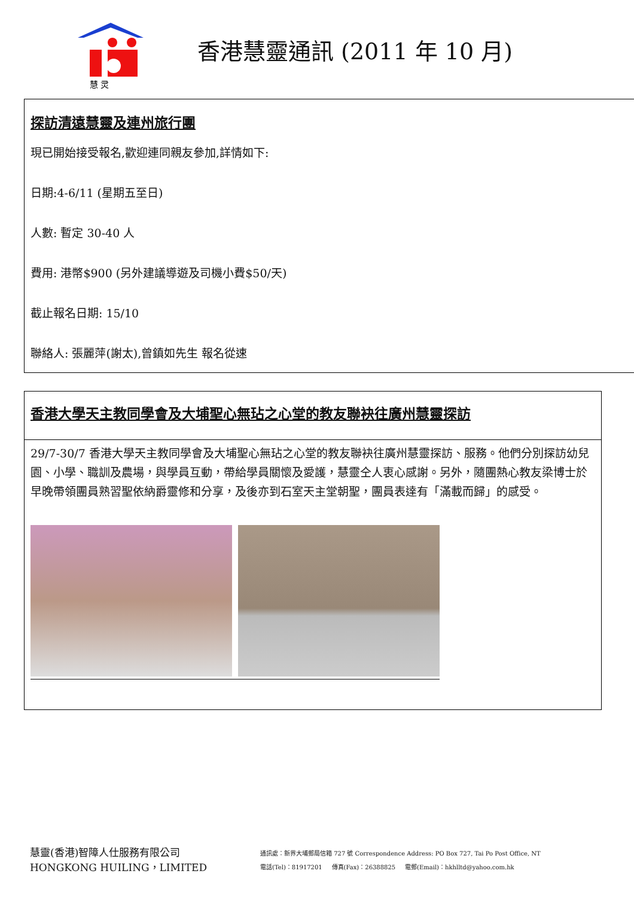慧 灵
香港慧靈通訊 (2011 年 10 月)
探訪清遠慧靈及連州旅行團
現已開始接受報名,歡迎連同親友參加,詳情如下:
日期:4-6/11 (星期五至日)
人數: 暫定 30-40 人
費用: 港幣$900 (另外建議導遊及司機小費$50/天)
截止報名日期: 15/10
聯絡人: 張麗萍(謝太),曾鎮如先生 報名從速
香港大學天主教同學會及大埔聖心無玷之心堂的教友聯袂往廣州慧靈探訪
29/7-30/7 香港大學天主教同學會及大埔聖心無玷之心堂的教友聯袂往廣州慧靈探訪、服務。他們分別探訪幼兒園、小學、職訓及農場，與學員互動，帶給學員關懷及愛護，慧靈仝人衷心感謝。另外，隨團熱心教友梁博士於早晚帶領團員熟習聖依納爵靈修和分享，及後亦到石室天主堂朝聖，團員表達有「滿載而歸」的感受。
慧靈(香港)智障人仕服務有限公司
HONGKONG HUILING，LIMITED
通訊處：新界大埔郵局信箱 727 號 Correspondence Address: PO Box 727, Tai Po Post Office, NT
電話(Tel)：81917201 傳真(Fax)：26388825 電郵(Email)：hkhlltd@yahoo.com.hk